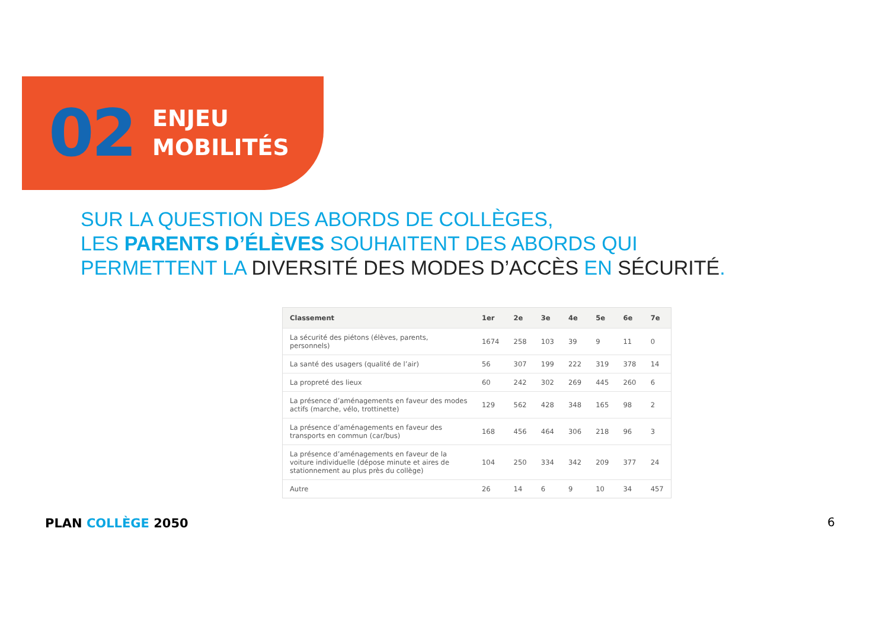02
ENJEU
MOBILITÉS
SUR LA QUESTION DES ABORDS DE COLLÈGES,
LES PARENTS D’ÉLÈVES SOUHAITENT DES ABORDS QUI
PERMETTENT LA DIVERSITÉ DES MODES D’ACCÈS EN SÉCURITÉ.
| Classement | 1er | 2e | 3e | 4e | 5e | 6e | 7e |
| --- | --- | --- | --- | --- | --- | --- | --- |
| La sécurité des piétons (élèves, parents, personnels) | 1674 | 258 | 103 | 39 | 9 | 11 | 0 |
| La santé des usagers (qualité de l’air) | 56 | 307 | 199 | 222 | 319 | 378 | 14 |
| La propreté des lieux | 60 | 242 | 302 | 269 | 445 | 260 | 6 |
| La présence d’aménagements en faveur des modes actifs (marche, vélo, trottinette) | 129 | 562 | 428 | 348 | 165 | 98 | 2 |
| La présence d’aménagements en faveur des transports en commun (car/bus) | 168 | 456 | 464 | 306 | 218 | 96 | 3 |
| La présence d’aménagements en faveur de la voiture individuelle (dépose minute et aires de stationnement au plus près du collège) | 104 | 250 | 334 | 342 | 209 | 377 | 24 |
| Autre | 26 | 14 | 6 | 9 | 10 | 34 | 457 |
PLAN COLLÈGE 2050 6